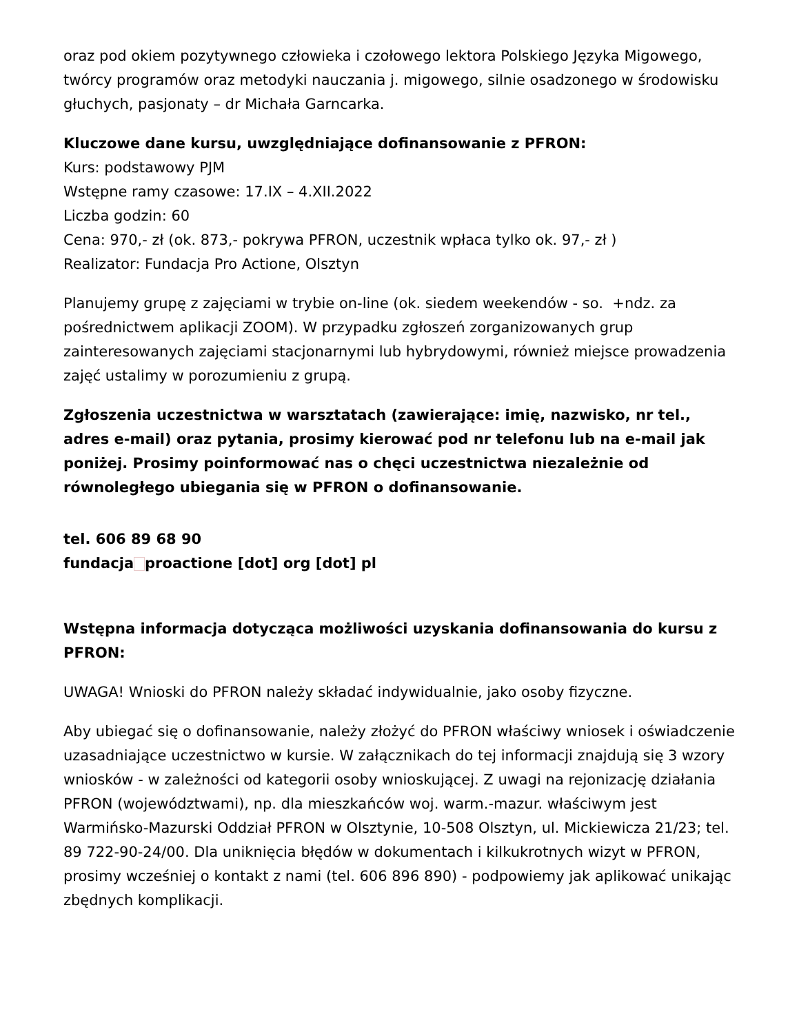oraz pod okiem pozytywnego człowieka i czołowego lektora Polskiego Języka Migowego, twórcy programów oraz metodyki nauczania j. migowego, silnie osadzonego w środowisku głuchych, pasjonaty – dr Michała Garncarka.
Kluczowe dane kursu, uwzględniające dofinansowanie z PFRON:
Kurs: podstawowy PJM
Wstępne ramy czasowe: 17.IX – 4.XII.2022
Liczba godzin: 60
Cena: 970,- zł (ok. 873,- pokrywa PFRON, uczestnik wpłaca tylko ok. 97,- zł )
Realizator: Fundacja Pro Actione, Olsztyn
Planujemy grupę z zajęciami w trybie on-line (ok. siedem weekendów - so. +ndz. za pośrednictwem aplikacji ZOOM). W przypadku zgłoszeń zorganizowanych grup zainteresowanych zajęciami stacjonarnymi lub hybrydowymi, również miejsce prowadzenia zajęć ustalimy w porozumieniu z grupą.
Zgłoszenia uczestnictwa w warsztatach (zawierające: imię, nazwisko, nr tel., adres e-mail) oraz pytania, prosimy kierować pod nr telefonu lub na e-mail jak poniżej. Prosimy poinformować nas o chęci uczestnictwa niezależnie od równoległego ubiegania się w PFRON o dofinansowanie.
tel. 606 89 68 90
fundacja proactione [dot] org [dot] pl
Wstępna informacja dotycząca możliwości uzyskania dofinansowania do kursu z PFRON:
UWAGA! Wnioski do PFRON należy składać indywidualnie, jako osoby fizyczne.
Aby ubiegać się o dofinansowanie, należy złożyć do PFRON właściwy wniosek i oświadczenie uzasadniające uczestnictwo w kursie. W załącznikach do tej informacji znajdują się 3 wzory wniosków - w zależności od kategorii osoby wnioskującej. Z uwagi na rejonizację działania PFRON (województwami), np. dla mieszkańców woj. warm.-mazur. właściwym jest Warmińsko-Mazurski Oddział PFRON w Olsztynie, 10-508 Olsztyn, ul. Mickiewicza 21/23; tel. 89 722-90-24/00. Dla uniknięcia błędów w dokumentach i kilkukrotnych wizyt w PFRON, prosimy wcześniej o kontakt z nami (tel. 606 896 890) - podpowiemy jak aplikować unikając zbędnych komplikacji.